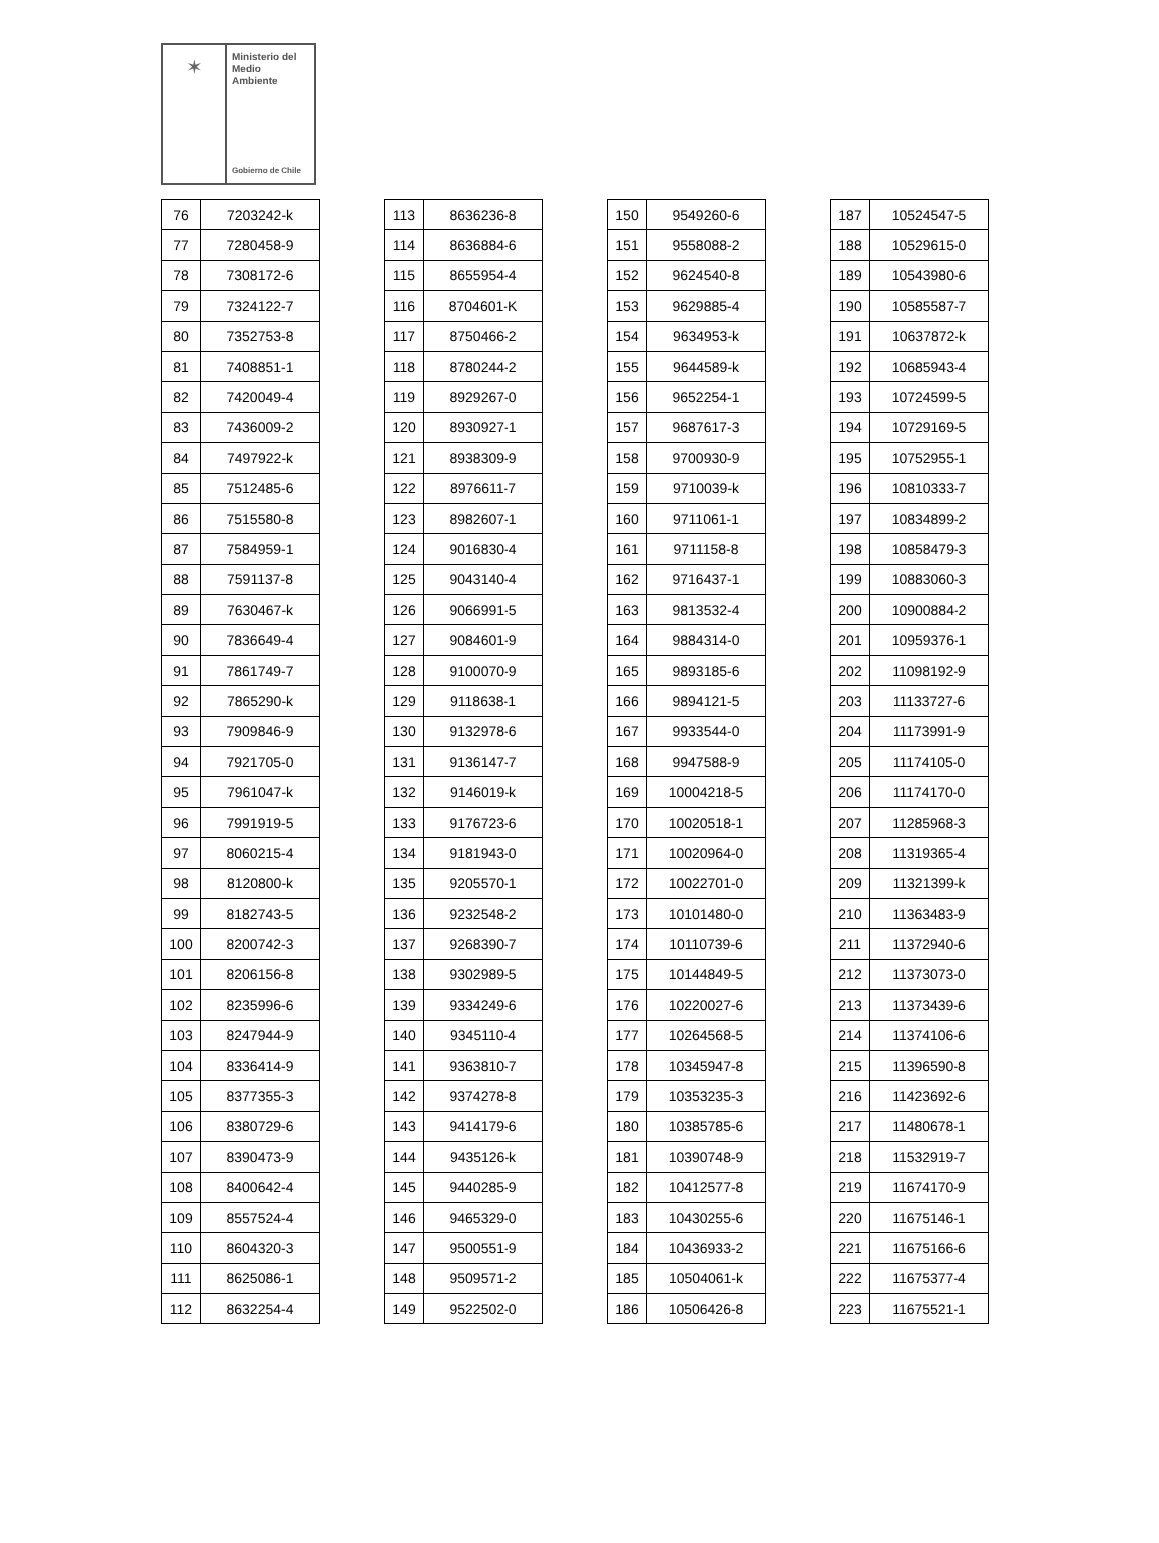✶
Ministerio del
Medio
Ambiente
Gobierno de Chile
| 76 | 7203242-k |
| 77 | 7280458-9 |
| 78 | 7308172-6 |
| 79 | 7324122-7 |
| 80 | 7352753-8 |
| 81 | 7408851-1 |
| 82 | 7420049-4 |
| 83 | 7436009-2 |
| 84 | 7497922-k |
| 85 | 7512485-6 |
| 86 | 7515580-8 |
| 87 | 7584959-1 |
| 88 | 7591137-8 |
| 89 | 7630467-k |
| 90 | 7836649-4 |
| 91 | 7861749-7 |
| 92 | 7865290-k |
| 93 | 7909846-9 |
| 94 | 7921705-0 |
| 95 | 7961047-k |
| 96 | 7991919-5 |
| 97 | 8060215-4 |
| 98 | 8120800-k |
| 99 | 8182743-5 |
| 100 | 8200742-3 |
| 101 | 8206156-8 |
| 102 | 8235996-6 |
| 103 | 8247944-9 |
| 104 | 8336414-9 |
| 105 | 8377355-3 |
| 106 | 8380729-6 |
| 107 | 8390473-9 |
| 108 | 8400642-4 |
| 109 | 8557524-4 |
| 110 | 8604320-3 |
| 111 | 8625086-1 |
| 112 | 8632254-4 |
| 113 | 8636236-8 |
| 114 | 8636884-6 |
| 115 | 8655954-4 |
| 116 | 8704601-K |
| 117 | 8750466-2 |
| 118 | 8780244-2 |
| 119 | 8929267-0 |
| 120 | 8930927-1 |
| 121 | 8938309-9 |
| 122 | 8976611-7 |
| 123 | 8982607-1 |
| 124 | 9016830-4 |
| 125 | 9043140-4 |
| 126 | 9066991-5 |
| 127 | 9084601-9 |
| 128 | 9100070-9 |
| 129 | 9118638-1 |
| 130 | 9132978-6 |
| 131 | 9136147-7 |
| 132 | 9146019-k |
| 133 | 9176723-6 |
| 134 | 9181943-0 |
| 135 | 9205570-1 |
| 136 | 9232548-2 |
| 137 | 9268390-7 |
| 138 | 9302989-5 |
| 139 | 9334249-6 |
| 140 | 9345110-4 |
| 141 | 9363810-7 |
| 142 | 9374278-8 |
| 143 | 9414179-6 |
| 144 | 9435126-k |
| 145 | 9440285-9 |
| 146 | 9465329-0 |
| 147 | 9500551-9 |
| 148 | 9509571-2 |
| 149 | 9522502-0 |
| 150 | 9549260-6 |
| 151 | 9558088-2 |
| 152 | 9624540-8 |
| 153 | 9629885-4 |
| 154 | 9634953-k |
| 155 | 9644589-k |
| 156 | 9652254-1 |
| 157 | 9687617-3 |
| 158 | 9700930-9 |
| 159 | 9710039-k |
| 160 | 9711061-1 |
| 161 | 9711158-8 |
| 162 | 9716437-1 |
| 163 | 9813532-4 |
| 164 | 9884314-0 |
| 165 | 9893185-6 |
| 166 | 9894121-5 |
| 167 | 9933544-0 |
| 168 | 9947588-9 |
| 169 | 10004218-5 |
| 170 | 10020518-1 |
| 171 | 10020964-0 |
| 172 | 10022701-0 |
| 173 | 10101480-0 |
| 174 | 10110739-6 |
| 175 | 10144849-5 |
| 176 | 10220027-6 |
| 177 | 10264568-5 |
| 178 | 10345947-8 |
| 179 | 10353235-3 |
| 180 | 10385785-6 |
| 181 | 10390748-9 |
| 182 | 10412577-8 |
| 183 | 10430255-6 |
| 184 | 10436933-2 |
| 185 | 10504061-k |
| 186 | 10506426-8 |
| 187 | 10524547-5 |
| 188 | 10529615-0 |
| 189 | 10543980-6 |
| 190 | 10585587-7 |
| 191 | 10637872-k |
| 192 | 10685943-4 |
| 193 | 10724599-5 |
| 194 | 10729169-5 |
| 195 | 10752955-1 |
| 196 | 10810333-7 |
| 197 | 10834899-2 |
| 198 | 10858479-3 |
| 199 | 10883060-3 |
| 200 | 10900884-2 |
| 201 | 10959376-1 |
| 202 | 11098192-9 |
| 203 | 11133727-6 |
| 204 | 11173991-9 |
| 205 | 11174105-0 |
| 206 | 11174170-0 |
| 207 | 11285968-3 |
| 208 | 11319365-4 |
| 209 | 11321399-k |
| 210 | 11363483-9 |
| 211 | 11372940-6 |
| 212 | 11373073-0 |
| 213 | 11373439-6 |
| 214 | 11374106-6 |
| 215 | 11396590-8 |
| 216 | 11423692-6 |
| 217 | 11480678-1 |
| 218 | 11532919-7 |
| 219 | 11674170-9 |
| 220 | 11675146-1 |
| 221 | 11675166-6 |
| 222 | 11675377-4 |
| 223 | 11675521-1 |